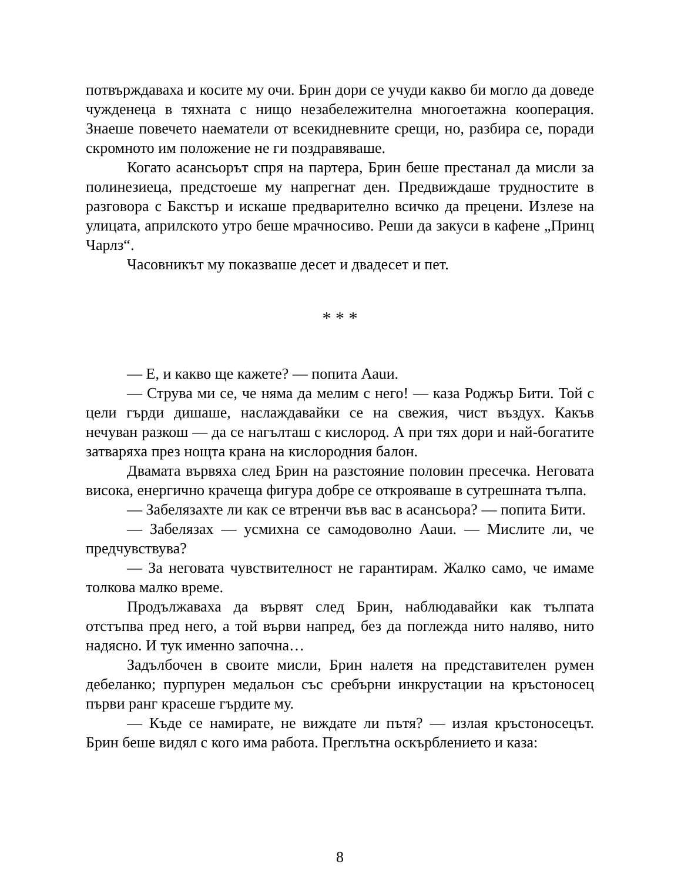потвърждаваха и косите му очи. Брин дори се учуди какво би могло да доведе чужденеца в тяхната с нищо незабележителна многоетажна кооперация. Знаеше повечето наематели от всекидневните срещи, но, разбира се, поради скромното им положение не ги поздравяваше.
Когато асансьорът спря на партера, Брин беше престанал да мисли за полинезиеца, предстоеше му напрегнат ден. Предвиждаше трудностите в разговора с Бакстър и искаше предварително всичко да прецени. Излезе на улицата, априлското утро беше мрачносиво. Реши да закуси в кафене „Принц Чарлз“.
Часовникът му показваше десет и двадесет и пет.
* * *
— Е, и какво ще кажете? — попита Ааuи.
— Струва ми се, че няма да мелим с него! — каза Роджър Бити. Той с цели гърди дишаше, наслаждавайки се на свежия, чист въздух. Какъв нечуван разкош — да се нагълташ с кислород. А при тях дори и най-богатите затваряха през нощта крана на кислородния балон.
Двамата вървяха след Брин на разстояние половин пресечка. Неговата висока, енергично крачеща фигура добре се открояваше в сутрешната тълпа.
— Забелязахте ли как се втренчи във вас в асансьора? — попита Бити.
— Забелязах — усмихна се самодоволно Ааuи. — Мислите ли, че предчувствува?
— За неговата чувствителност не гарантирам. Жалко само, че имаме толкова малко време.
Продължаваха да вървят след Брин, наблюдавайки как тълпата отстъпва пред него, а той върви напред, без да поглежда нито наляво, нито надясно. И тук именно започна…
Задълбочен в своите мисли, Брин налетя на представителен румен дебеланко; пурпурен медальон със сребърни инкрустации на кръстоносец първи ранг красеше гърдите му.
— Къде се намирате, не виждате ли пътя? — излая кръстоносецът. Брин беше видял с кого има работа. Преглътна оскърблението и каза:
8